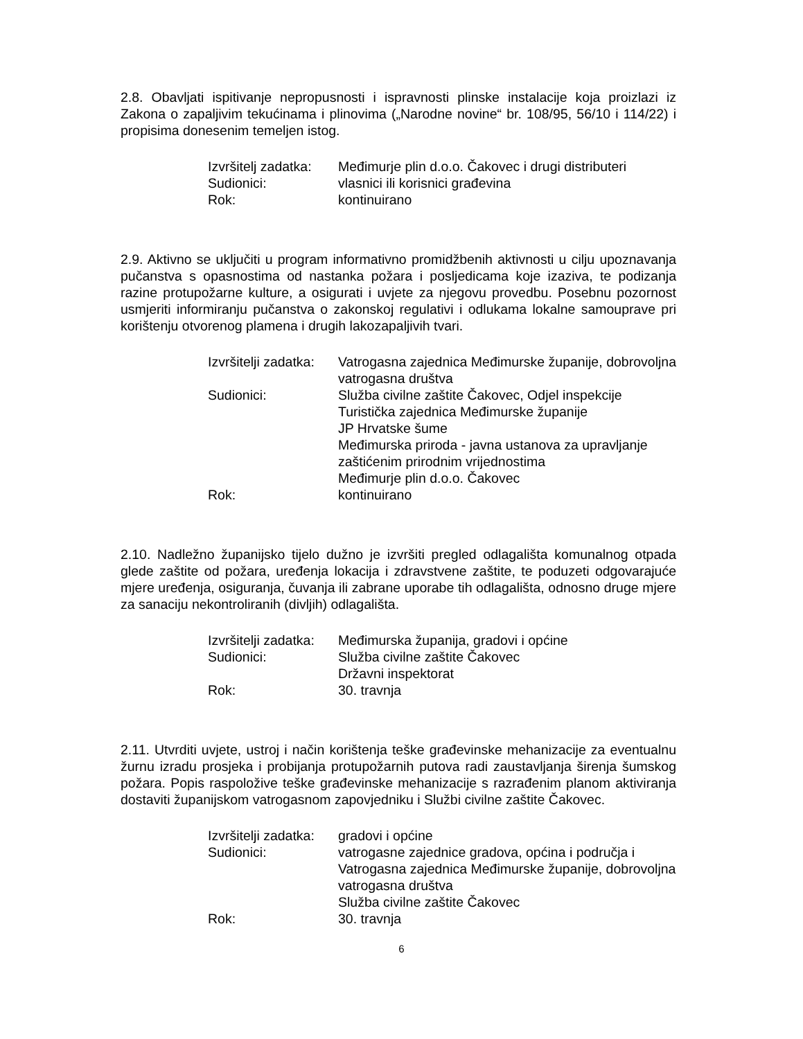2.8. Obavljati ispitivanje nepropusnosti i ispravnosti plinske instalacije koja proizlazi iz Zakona o zapaljivim tekućinama i plinovima („Narodne novine“ br. 108/95, 56/10 i 114/22) i propisima donesenim temeljen istog.
| Izvršitelj zadatka: | Međimurje plin d.o.o. Čakovec i drugi distributeri |
| Sudionici: | vlasnici ili korisnici građevina |
| Rok: | kontinuirano |
2.9. Aktivno se uključiti u program informativno promidžbenih aktivnosti u cilju upoznavanja pučanstva s opasnostima od nastanka požara i posljedicama koje izaziva, te podizanja razine protupožarne kulture, a osigurati i uvjete za njegovu provedbu. Posebnu pozornost usmjeriti informiranju pučanstva o zakonskoj regulativi i odlukama lokalne samouprave pri korištenju otvorenog plamena i drugih lakozapaljivih tvari.
| Izvršitelji zadatka: | Vatrogasna zajednica Međimurske županije, dobrovoljna vatrogasna društva |
| Sudionici: | Služba civilne zaštite Čakovec, Odjel inspekcije Turistička zajednica Međimurske županije JP Hrvatske šume Međimurska priroda - javna ustanova za upravljanje zaštićenim prirodnim vrijednostima Međimurje plin d.o.o. Čakovec |
| Rok: | kontinuirano |
2.10. Nadležno županijsko tijelo dužno je izvršiti pregled odlagališta komunalnog otpada glede zaštite od požara, uređenja lokacija i zdravstvene zaštite, te poduzeti odgovarajuće mjere uređenja, osiguranja, čuvanja ili zabrane uporabe tih odlagališta, odnosno druge mjere za sanaciju nekontroliranih (divljih) odlagališta.
| Izvršitelji zadatka: | Međimurska županija, gradovi i općine |
| Sudionici: | Služba civilne zaštite Čakovec Državni inspektorat |
| Rok: | 30. travnja |
2.11. Utvrditi uvjete, ustroj i način korištenja teške građevinske mehanizacije za eventualnu žurnu izradu prosjeka i probijanja protupožarnih putova radi zaustavljanja širenja šumskog požara. Popis raspoložive teške građevinske mehanizacije s razrađenim planom aktiviranja dostaviti županijskom vatrogasnom zapovjedniku i Službi civilne zaštite Čakovec.
| Izvršitelji zadatka: | gradovi i općine |
| Sudionici: | vatrogasne zajednice gradova, općina i područja i Vatrogasna zajednica Međimurske županije, dobrovoljna vatrogasna društva Služba civilne zaštite Čakovec |
| Rok: | 30. travnja |
6